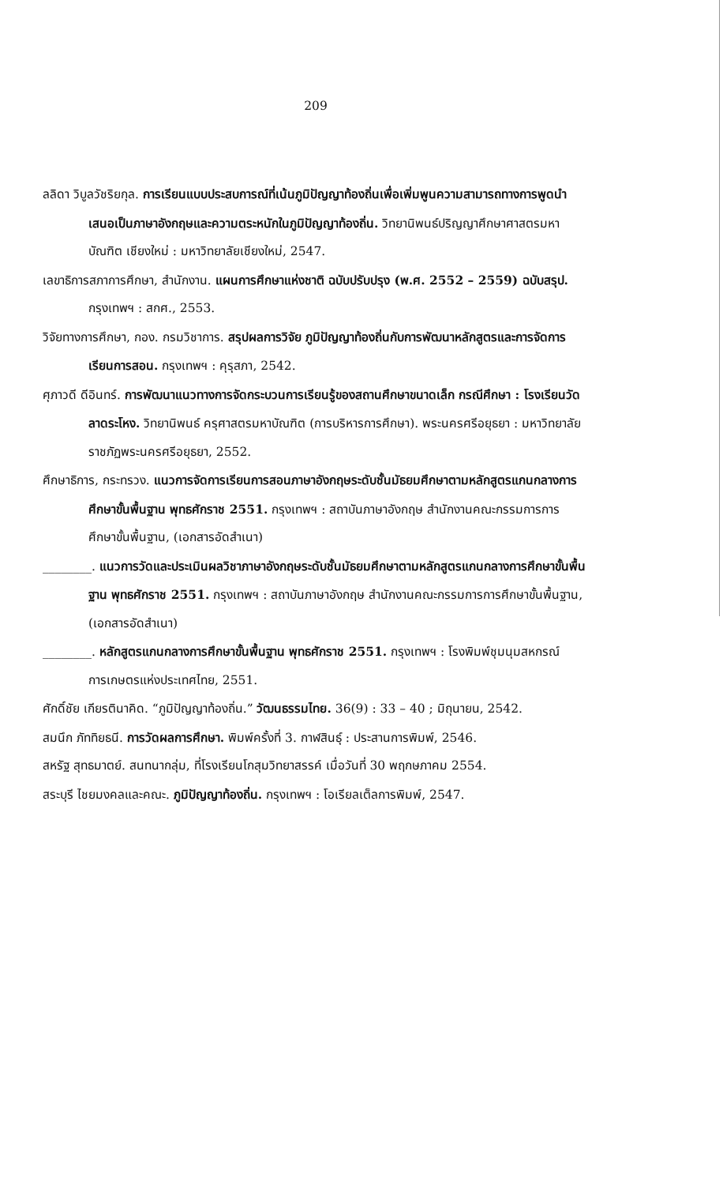209
ลลิดา วิบูลวัชริยกุล. การเรียนแบบประสบการณ์ที่เน้นภูมิปัญญาท้องถิ่นเพื่อเพิ่มพูนความสามารถทางการพูดนำเสนอเป็นภาษาอังกฤษและความตระหนักในภูมิปัญญาท้องถิ่น. วิทยานิพนธ์ปริญญาศึกษาศาสตรมหาบัณฑิต เชียงใหม่ : มหาวิทยาลัยเชียงใหม่, 2547.
เลขาธิการสภาการศึกษา, สำนักงาน. แผนการศึกษาแห่งชาติ ฉบับปรับปรุง (พ.ศ. 2552 – 2559) ฉบับสรุป. กรุงเทพฯ : สกศ., 2553.
วิจัยทางการศึกษา, กอง. กรมวิชาการ. สรุปผลการวิจัย ภูมิปัญญาท้องถิ่นกับการพัฒนาหลักสูตรและการจัดการเรียนการสอน. กรุงเทพฯ : คุรุสภา, 2542.
ศุภาวดี ดีอินทร์. การพัฒนาแนวทางการจัดกระบวนการเรียนรู้ของสถานศึกษาขนาดเล็ก กรณีศึกษา : โรงเรียนวัดลาดระโหง. วิทยานิพนธ์ ครุศาสตรมหาบัณฑิต (การบริหารการศึกษา). พระนครศรีอยุธยา : มหาวิทยาลัยราชภัฏพระนครศรีอยุธยา, 2552.
ศึกษาธิการ, กระทรวง. แนวการจัดการเรียนการสอนภาษาอังกฤษระดับชั้นมัธยมศึกษาตามหลักสูตรแกนกลางการศึกษาขั้นพื้นฐาน พุทธศักราช 2551. กรุงเทพฯ : สถาบันภาษาอังกฤษ สำนักงานคณะกรรมการการศึกษาขั้นพื้นฐาน, (เอกสารอัดสำเนา)
________. แนวการวัดและประเมินผลวิชาภาษาอังกฤษระดับชั้นมัธยมศึกษาตามหลักสูตรแกนกลางการศึกษาขั้นพื้นฐาน พุทธศักราช 2551. กรุงเทพฯ : สถาบันภาษาอังกฤษ สำนักงานคณะกรรมการการศึกษาขั้นพื้นฐาน, (เอกสารอัดสำเนา)
________. หลักสูตรแกนกลางการศึกษาขั้นพื้นฐาน พุทธศักราช 2551. กรุงเทพฯ : โรงพิมพ์ชุมนุมสหกรณ์การเกษตรแห่งประเทศไทย, 2551.
ศักดิ์ชัย เกียรตินาคิด. “ภูมิปัญญาท้องถิ่น.” วัฒนธรรมไทย. 36(9) : 33 – 40 ; มิถุนายน, 2542.
สมนึก ภัททิยธนี. การวัดผลการศึกษา. พิมพ์ครั้งที่ 3. กาฬสินธุ์ : ประสานการพิมพ์, 2546.
สหรัฐ สุทธมาตย์. สนทนากลุ่ม, ที่โรงเรียนโกสุมวิทยาสรรค์ เมื่อวันที่ 30 พฤกษภาคม 2554.
สระบุรี ไชยมงคลและคณะ. ภูมิปัญญาท้องถิ่น. กรุงเทพฯ : โอเรียลเต็ลการพิมพ์, 2547.